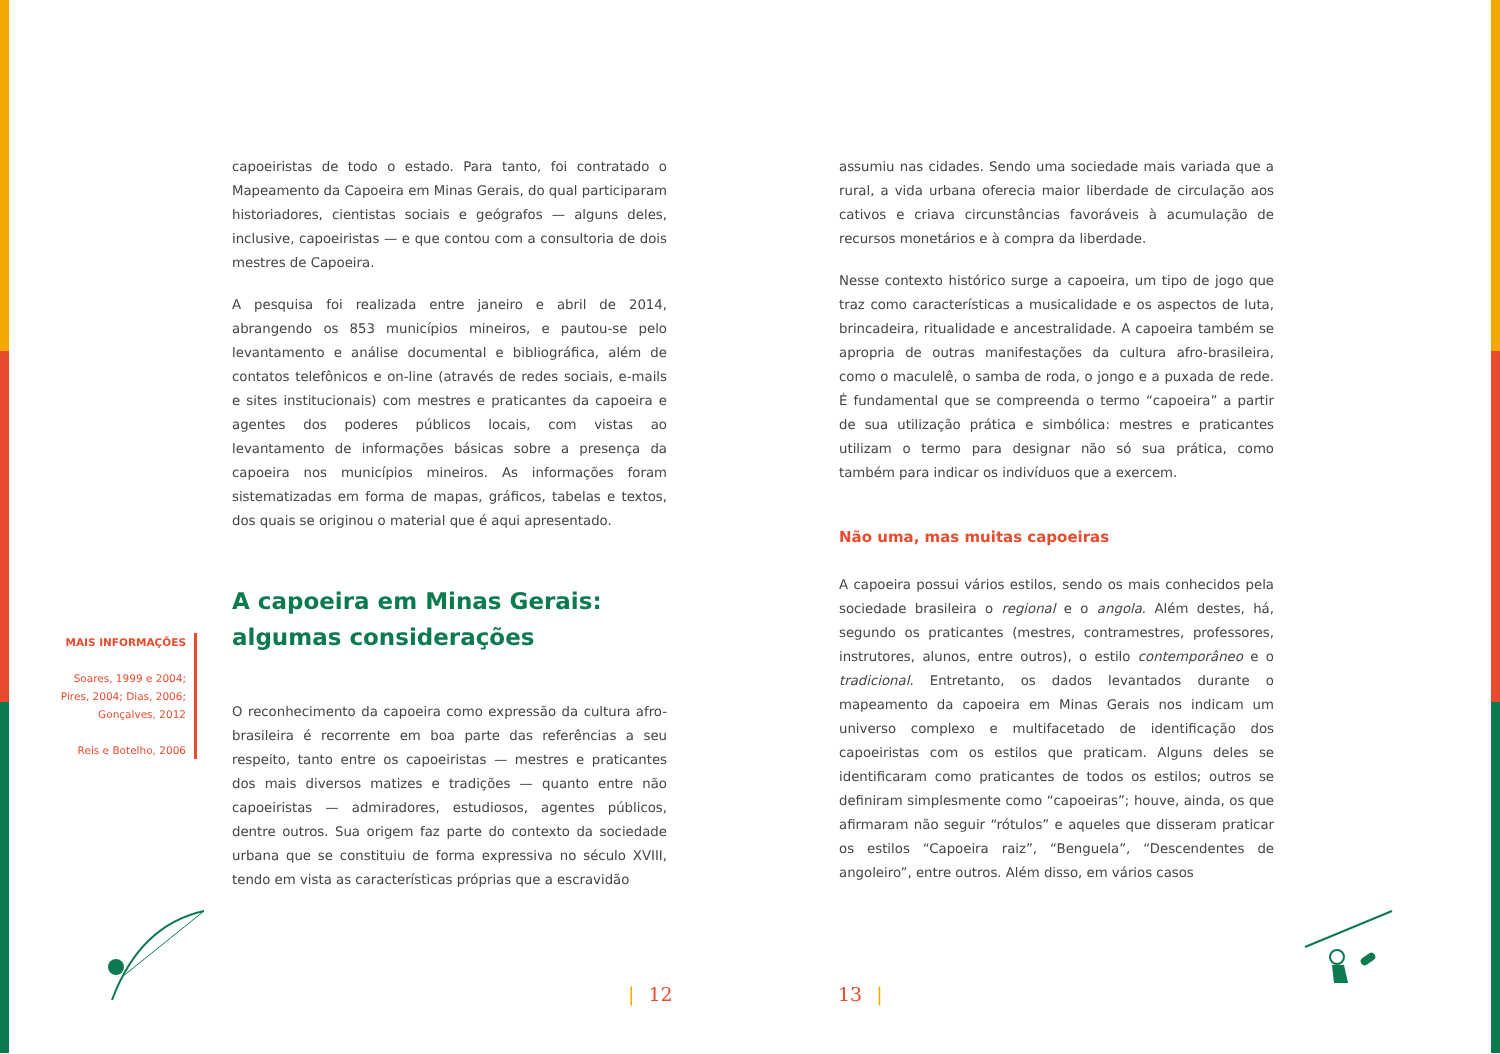capoeiristas de todo o estado. Para tanto, foi contratado o Mapeamento da Capoeira em Minas Gerais, do qual participaram historiadores, cientistas sociais e geógrafos — alguns deles, inclusive, capoeiristas — e que contou com a consultoria de dois mestres de Capoeira.
A pesquisa foi realizada entre janeiro e abril de 2014, abrangendo os 853 municípios mineiros, e pautou-se pelo levantamento e análise documental e bibliográfica, além de contatos telefônicos e on-line (através de redes sociais, e-mails e sites institucionais) com mestres e praticantes da capoeira e agentes dos poderes públicos locais, com vistas ao levantamento de informações básicas sobre a presença da capoeira nos municípios mineiros. As informações foram sistematizadas em forma de mapas, gráficos, tabelas e textos, dos quais se originou o material que é aqui apresentado.
A capoeira em Minas Gerais:
algumas considerações
O reconhecimento da capoeira como expressão da cultura afro-brasileira é recorrente em boa parte das referências a seu respeito, tanto entre os capoeiristas — mestres e praticantes dos mais diversos matizes e tradições — quanto entre não capoeiristas — admiradores, estudiosos, agentes públicos, dentre outros. Sua origem faz parte do contexto da sociedade urbana que se constituiu de forma expressiva no século XVIII, tendo em vista as características próprias que a escravidão
MAIS INFORMAÇÕES
Soares, 1999 e 2004;
Pires, 2004; Dias, 2006;
Gonçalves, 2012
Reis e Botelho, 2006
assumiu nas cidades. Sendo uma sociedade mais variada que a rural, a vida urbana oferecia maior liberdade de circulação aos cativos e criava circunstâncias favoráveis à acumulação de recursos monetários e à compra da liberdade.
Nesse contexto histórico surge a capoeira, um tipo de jogo que traz como características a musicalidade e os aspectos de luta, brincadeira, ritualidade e ancestralidade. A capoeira também se apropria de outras manifestações da cultura afro-brasileira, como o maculelê, o samba de roda, o jongo e a puxada de rede. É fundamental que se compreenda o termo “capoeira” a partir de sua utilização prática e simbólica: mestres e praticantes utilizam o termo para designar não só sua prática, como também para indicar os indivíduos que a exercem.
Não uma, mas muitas capoeiras
A capoeira possui vários estilos, sendo os mais conhecidos pela sociedade brasileira o regional e o angola. Além destes, há, segundo os praticantes (mestres, contramestres, professores, instrutores, alunos, entre outros), o estilo contemporâneo e o tradicional. Entretanto, os dados levantados durante o mapeamento da capoeira em Minas Gerais nos indicam um universo complexo e multifacetado de identificação dos capoeiristas com os estilos que praticam. Alguns deles se identificaram como praticantes de todos os estilos; outros se definiram simplesmente como “capoeiras”; houve, ainda, os que afirmaram não seguir “rótulos” e aqueles que disseram praticar os estilos “Capoeira raiz”, “Benguela”, “Descendentes de angoleiro”, entre outros. Além disso, em vários casos
| 12 13 |